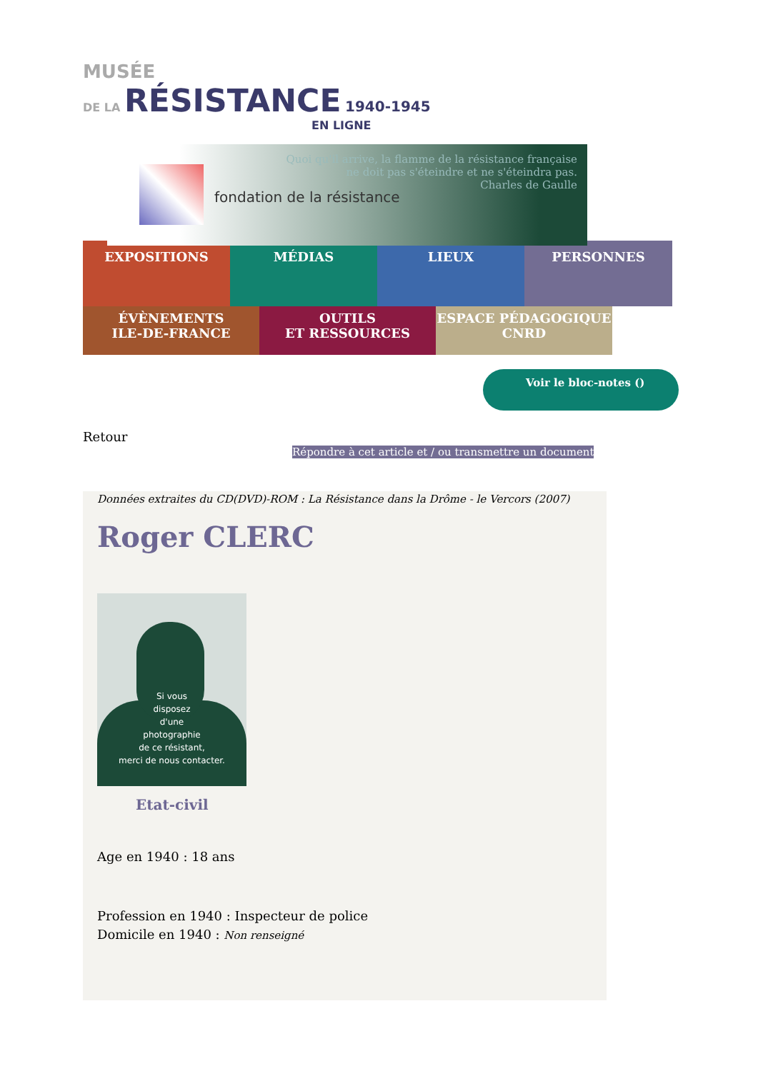MUSÉE
DE LA RÉSISTANCE 1940-1945
EN LIGNE
fondation de la résistance
Quoi qu'il arrive, la flamme de la résistance française
ne doit pas s'éteindre et ne s'éteindra pas.
Charles de Gaulle
EXPOSITIONS
MÉDIAS
LIEUX
PERSONNES
ÉVÈNEMENTS
ILE-DE-FRANCE
OUTILS
ET RESSOURCES
ESPACE PÉDAGOGIQUE
CNRD
Voir le bloc-notes ()
Retour
Répondre à cet article et / ou transmettre un document
Données extraites du CD(DVD)-ROM : La Résistance dans la Drôme - le Vercors (2007)
Roger CLERC
Si vous
disposez
d'une
photographie
de ce résistant,
merci de nous contacter.
Etat-civil
Age en 1940 : 18 ans
Profession en 1940 : Inspecteur de police
Domicile en 1940 : Non renseigné